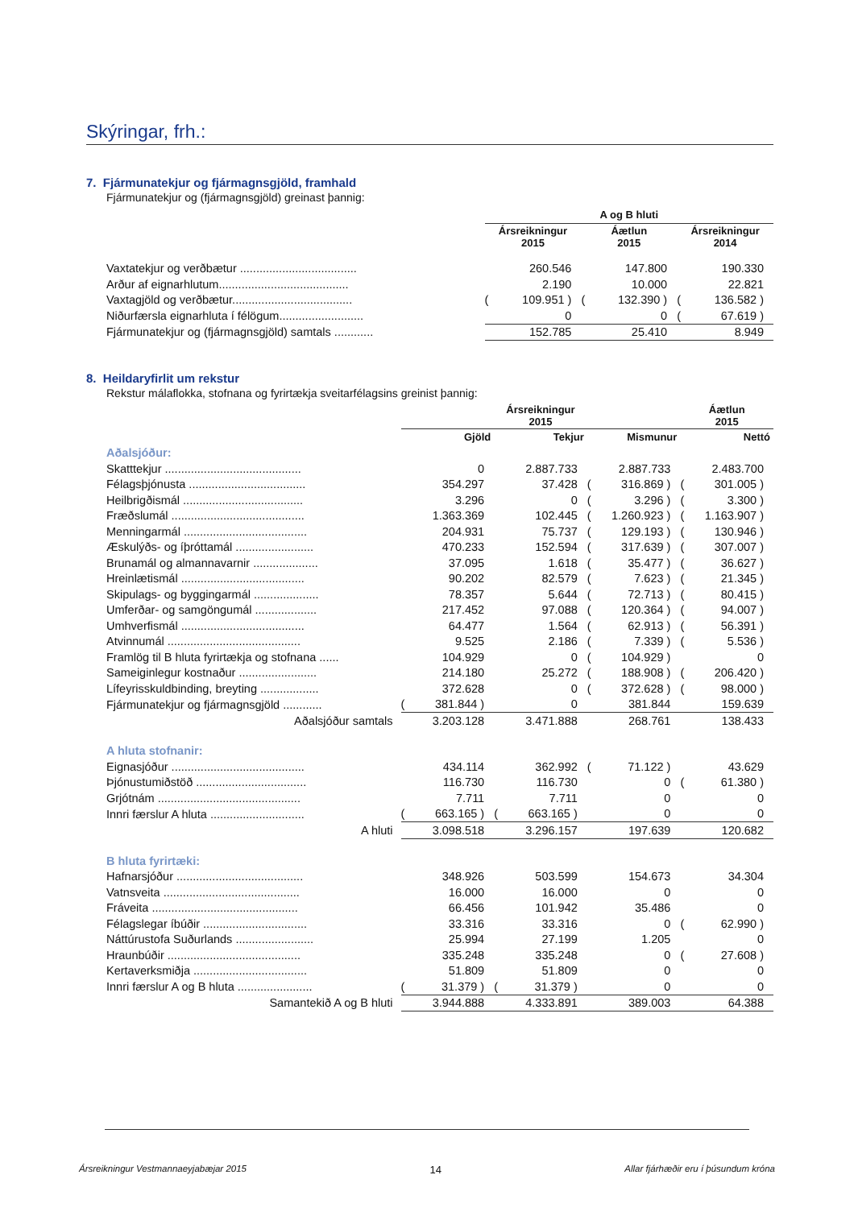Skýringar, frh.:
7. Fjármunatekjur og fjármagnsgjöld, framhald
Fjármunatekjur og (fjármagnsgjöld) greinast þannig:
| | A og B hluti | | | | | |
| --- | --- | --- | --- | --- | --- | --- |
| | Ársreikningur 2015 | | Áætlun 2015 | | Ársreikningur 2014 | |
| Vaxtatekjur og verðbætur .................................... | | 260.546 | | 147.800 | | 190.330 |
| Arður af eignarhlutum........................................ | | 2.190 | | 10.000 | | 22.821 |
| Vaxtagjöld og verðbætur..................................... | ( | 109.951 ) | ( | 132.390 ) | ( | 136.582 ) |
| Niðurfærsla eignarhluta í félögum.......................... | | 0 | | 0 | ( | 67.619 ) |
| Fjármunatekjur og (fjármagnsgjöld) samtals ............ | | 152.785 | | 25.410 | | 8.949 |
8. Heildaryfirlit um rekstur
Rekstur málaflokka, stofnana og fyrirtækja sveitarfélagsins greinist þannig:
| | Ársreikningur 2015 | | | | | | Áætlun 2015 | |
| --- | --- | --- | --- | --- | --- | --- | --- | --- |
| | | Gjöld | | Tekjur | | Mismunur | | Nettó |
| Aðalsjóður: | | | | | | | | |
| Skatttekjur .......................................... | | 0 | | 2.887.733 | | 2.887.733 | | 2.483.700 |
| Félagsþjónusta .................................... | | 354.297 | | 37.428 | ( | 316.869 ) | ( | 301.005 ) |
| Heilbrigðismál ..................................... | | 3.296 | | 0 | ( | 3.296 ) | ( | 3.300 ) |
| Fræðslumál ......................................... | | 1.363.369 | | 102.445 | ( | 1.260.923 ) | ( | 1.163.907 ) |
| Menningarmál ...................................... | | 204.931 | | 75.737 | ( | 129.193 ) | ( | 130.946 ) |
| Æskulýðs- og íþróttamál ........................ | | 470.233 | | 152.594 | ( | 317.639 ) | ( | 307.007 ) |
| Brunamál og almannavarnir .................... | | 37.095 | | 1.618 | ( | 35.477 ) | ( | 36.627 ) |
| Hreinlætismál ...................................... | | 90.202 | | 82.579 | ( | 7.623 ) | ( | 21.345 ) |
| Skipulags- og byggingarmál .................... | | 78.357 | | 5.644 | ( | 72.713 ) | ( | 80.415 ) |
| Umferðar- og samgöngumál ................... | | 217.452 | | 97.088 | ( | 120.364 ) | ( | 94.007 ) |
| Umhverfismál ...................................... | | 64.477 | | 1.564 | ( | 62.913 ) | ( | 56.391 ) |
| Atvinnumál ......................................... | | 9.525 | | 2.186 | ( | 7.339 ) | ( | 5.536 ) |
| Framlög til B hluta fyrirtækja og stofnana ...... | | 104.929 | | 0 | ( | 104.929 ) | | 0 |
| Sameiginlegur kostnaður ........................ | | 214.180 | | 25.272 | ( | 188.908 ) | ( | 206.420 ) |
| Lífeyrisskuldbinding, breyting .................. | | 372.628 | | 0 | ( | 372.628 ) | ( | 98.000 ) |
| Fjármunatekjur og fjármagnsgjöld ............ | ( | 381.844 ) | | 0 | | 381.844 | | 159.639 |
| Aðalsjóður samtals | | 3.203.128 | | 3.471.888 | | 268.761 | | 138.433 |
| A hluta stofnanir: | | | | | | | | |
| Eignasjóður ......................................... | | 434.114 | | 362.992 | ( | 71.122 ) | | 43.629 |
| Þjónustumiðstöð .................................. | | 116.730 | | 116.730 | | 0 | ( | 61.380 ) |
| Grjótnám ............................................ | | 7.711 | | 7.711 | | 0 | | 0 |
| Innri færslur A hluta ............................. | ( | 663.165 ) | ( | 663.165 ) | | 0 | | 0 |
| A hluti | | 3.098.518 | | 3.296.157 | | 197.639 | | 120.682 |
| B hluta fyrirtæki: | | | | | | | | |
| Hafnarsjóður ....................................... | | 348.926 | | 503.599 | | 154.673 | | 34.304 |
| Vatnsveita .......................................... | | 16.000 | | 16.000 | | 0 | | 0 |
| Fráveita ............................................. | | 66.456 | | 101.942 | | 35.486 | | 0 |
| Félagslegar íbúðir ................................ | | 33.316 | | 33.316 | | 0 | ( | 62.990 ) |
| Náttúrustofa Suðurlands ........................ | | 25.994 | | 27.199 | | 1.205 | | 0 |
| Hraunbúðir ......................................... | | 335.248 | | 335.248 | | 0 | ( | 27.608 ) |
| Kertaverksmiðja ................................... | | 51.809 | | 51.809 | | 0 | | 0 |
| Innri færslur A og B hluta ....................... | ( | 31.379 ) | ( | 31.379 ) | | 0 | | 0 |
| Samantekið A og B hluti | | 3.944.888 | | 4.333.891 | | 389.003 | | 64.388 |
Ársreikningur Vestmannaeyjabæjar 2015 14 Allar fjárhæðir eru í þúsundum króna